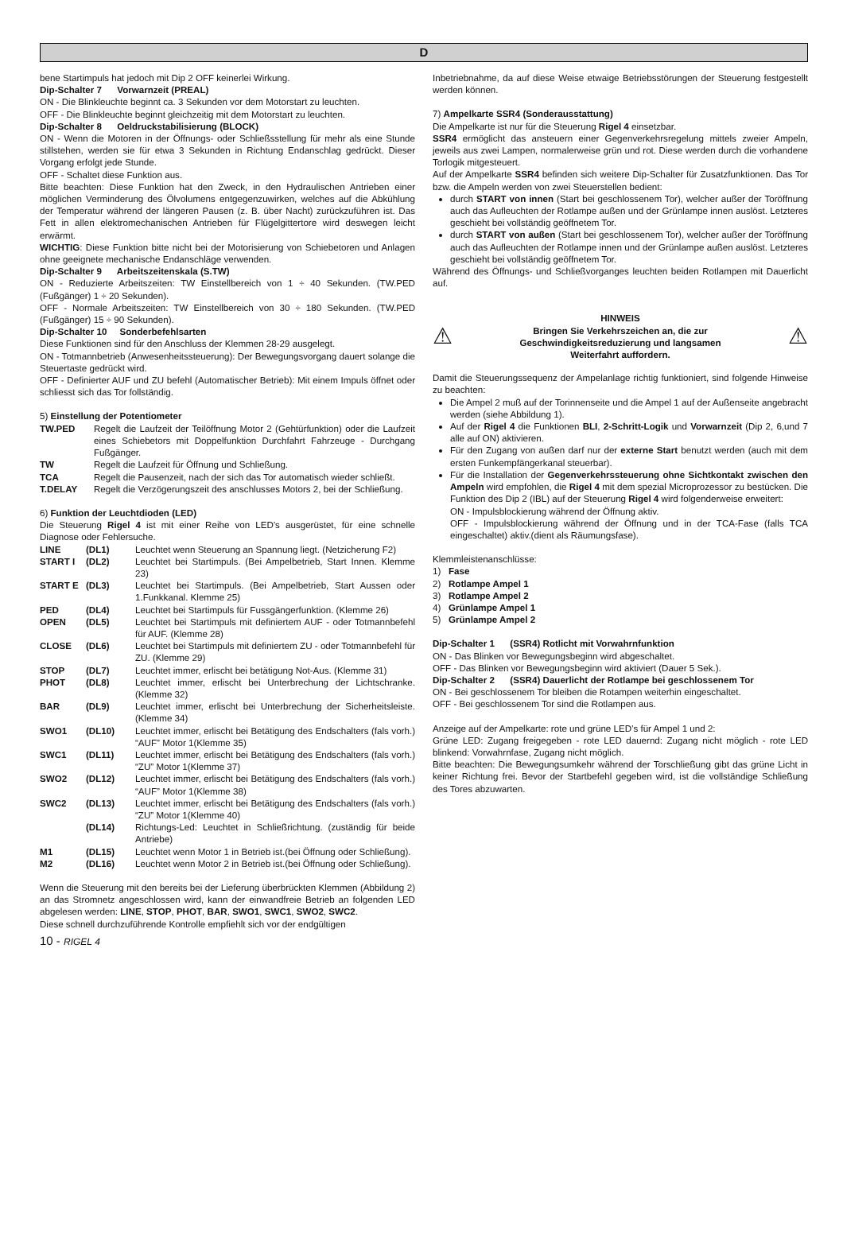D
bene Startimpuls hat jedoch mit Dip 2 OFF keinerlei Wirkung.
Dip-Schalter 7 Vorwarnzeit (PREAL)
ON - Die Blinkleuchte beginnt ca. 3 Sekunden vor dem Motorstart zu leuchten.
OFF - Die Blinkleuchte beginnt gleichzeitig mit dem Motorstart zu leuchten.
Dip-Schalter 8 Oeldruckstabilisierung (BLOCK)
ON - Wenn die Motoren in der Öffnungs- oder Schließsstellung für mehr als eine Stunde stillstehen, werden sie für etwa 3 Sekunden in Richtung Endanschlag gedrückt. Dieser Vorgang erfolgt jede Stunde.
OFF - Schaltet diese Funktion aus.
Bitte beachten: Diese Funktion hat den Zweck, in den Hydraulischen Antrieben einer möglichen Verminderung des Ölvolumens entgegenzuwirken, welches auf die Abkühlung der Temperatur während der längeren Pausen (z. B. über Nacht) zurückzuführen ist. Das Fett in allen elektromechanischen Antrieben für Flügelgittertore wird deswegen leicht erwärmt.
WICHTIG: Diese Funktion bitte nicht bei der Motorisierung von Schiebetoren und Anlagen ohne geeignete mechanische Endanschläge verwenden.
Dip-Schalter 9 Arbeitszeitenskala (S.TW)
ON - Reduzierte Arbeitszeiten: TW Einstellbereich von 1 ÷ 40 Sekunden. (TW.PED (Fußgänger) 1 ÷ 20 Sekunden).
OFF - Normale Arbeitszeiten: TW Einstellbereich von 30 ÷ 180 Sekunden. (TW.PED (Fußgänger) 15 ÷ 90 Sekunden).
Dip-Schalter 10 Sonderbefehlsarten
Diese Funktionen sind für den Anschluss der Klemmen 28-29 ausgelegt.
ON - Totmannbetrieb (Anwesenheitssteuerung): Der Bewegungsvorgang dauert solange die Steuertaste gedrückt wird.
OFF - Definierter AUF und ZU befehl (Automatischer Betrieb): Mit einem Impuls öffnet oder schliesst sich das Tor follständig.
5) Einstellung der Potentiometer
| TW.PED | Regelt die Laufzeit der Teilöffnung Motor 2 (Gehtürfunktion) oder die Laufzeit eines Schiebetors mit Doppelfunktion Durchfahrt Fahrzeuge - Durchgang Fußgänger. |
| TW | Regelt die Laufzeit für Öffnung und Schließung. |
| TCA | Regelt die Pausenzeit, nach der sich das Tor automatisch wieder schließt. |
| T.DELAY | Regelt die Verzögerungszeit des anschlusses Motors 2, bei der Schließung. |
6) Funktion der Leuchtdioden (LED)
Die Steuerung Rigel 4 ist mit einer Reihe von LED’s ausgerüstet, für eine schnelle Diagnose oder Fehlersuche.
| LINE | (DL1) | Leuchtet wenn Steuerung an Spannung liegt. (Netzicherung F2) |
| START I | (DL2) | Leuchtet bei Startimpuls. (Bei Ampelbetrieb, Start Innen. Klemme 23) |
| START E | (DL3) | Leuchtet bei Startimpuls. (Bei Ampelbetrieb, Start Aussen oder 1.Funkkanal. Klemme 25) |
| PED | (DL4) | Leuchtet bei Startimpuls für Fussgängerfunktion. (Klemme 26) |
| OPEN | (DL5) | Leuchtet bei Startimpuls mit definiertem AUF - oder Totmannbefehl für AUF. (Klemme 28) |
| CLOSE | (DL6) | Leuchtet bei Startimpuls mit definiertem ZU - oder Totmannbefehl für ZU. (Klemme 29) |
| STOP | (DL7) | Leuchtet immer, erlischt bei betätigung Not-Aus. (Klemme 31) |
| PHOT | (DL8) | Leuchtet immer, erlischt bei Unterbrechung der Lichtschranke. (Klemme 32) |
| BAR | (DL9) | Leuchtet immer, erlischt bei Unterbrechung der Sicherheitsleiste. (Klemme 34) |
| SWO1 | (DL10) | Leuchtet immer, erlischt bei Betätigung des Endschalters (fals vorh.) “AUF” Motor 1(Klemme 35) |
| SWC1 | (DL11) | Leuchtet immer, erlischt bei Betätigung des Endschalters (fals vorh.) “ZU” Motor 1(Klemme 37) |
| SWO2 | (DL12) | Leuchtet immer, erlischt bei Betätigung des Endschalters (fals vorh.) “AUF” Motor 1(Klemme 38) |
| SWC2 | (DL13) | Leuchtet immer, erlischt bei Betätigung des Endschalters (fals vorh.) “ZU” Motor 1(Klemme 40) |
| | (DL14) | Richtungs-Led: Leuchtet in Schließrichtung. (zuständig für beide Antriebe) |
| M1 | (DL15) | Leuchtet wenn Motor 1 in Betrieb ist.(bei Öffnung oder Schließung). |
| M2 | (DL16) | Leuchtet wenn Motor 2 in Betrieb ist.(bei Öffnung oder Schließung). |
Wenn die Steuerung mit den bereits bei der Lieferung überbrückten Klemmen (Abbildung 2) an das Stromnetz angeschlossen wird, kann der einwandfreie Betrieb an folgenden LED abgelesen werden: LINE, STOP, PHOT, BAR, SWO1, SWC1, SWO2, SWC2.
Diese schnell durchzuführende Kontrolle empfiehlt sich vor der endgültigen
Inbetriebnahme, da auf diese Weise etwaige Betriebsstörungen der Steuerung festgestellt werden können.
7) Ampelkarte SSR4 (Sonderausstattung)
Die Ampelkarte ist nur für die Steuerung Rigel 4 einsetzbar.
SSR4 ermöglicht das ansteuern einer Gegenverkehrsregelung mittels zweier Ampeln, jeweils aus zwei Lampen, normalerweise grün und rot. Diese werden durch die vorhandene Torlogik mitgesteuert.
Auf der Ampelkarte SSR4 befinden sich weitere Dip-Schalter für Zusatzfunktionen. Das Tor bzw. die Ampeln werden von zwei Steuerstellen bedient:
durch START von innen (Start bei geschlossenem Tor), welcher außer der Toröffnung auch das Aufleuchten der Rotlampe außen und der Grünlampe innen auslöst. Letzteres geschieht bei vollständig geöffnetem Tor.
durch START von außen (Start bei geschlossenem Tor), welcher außer der Toröffnung auch das Aufleuchten der Rotlampe innen und der Grünlampe außen auslöst. Letzteres geschieht bei vollständig geöffnetem Tor.
Während des Öffnungs- und Schließvorganges leuchten beiden Rotlampen mit Dauerlicht auf.
⚠
HINWEIS
Bringen Sie Verkehrszeichen an, die zur
Geschwindigkeitsreduzierung und langsamen
Weiterfahrt auffordern.
⚠
Damit die Steuerungssequenz der Ampelanlage richtig funktioniert, sind folgende Hinweise zu beachten:
Die Ampel 2 muß auf der Torinnenseite und die Ampel 1 auf der Außenseite angebracht werden (siehe Abbildung 1).
Auf der Rigel 4 die Funktionen BLI, 2-Schritt-Logik und Vorwarnzeit (Dip 2, 6,und 7 alle auf ON) aktivieren.
Für den Zugang von außen darf nur der externe Start benutzt werden (auch mit dem ersten Funkempfängerkanal steuerbar).
Für die Installation der Gegenverkehrssteuerung ohne Sichtkontakt zwischen den Ampeln wird empfohlen, die Rigel 4 mit dem spezial Microprozessor zu bestücken. Die Funktion des Dip 2 (IBL) auf der Steuerung Rigel 4 wird folgenderweise erweitert:
ON - Impulsblockierung während der Öffnung aktiv.
OFF - Impulsblockierung während der Öffnung und in der TCA-Fase (falls TCA eingeschaltet) aktiv.(dient als Räumungsfase).
Klemmleistenanschlüsse:
1) Fase
2) Rotlampe Ampel 1
3) Rotlampe Ampel 2
4) Grünlampe Ampel 1
5) Grünlampe Ampel 2
Dip-Schalter 1 (SSR4) Rotlicht mit Vorwahrnfunktion
ON - Das Blinken vor Bewegungsbeginn wird abgeschaltet.
OFF - Das Blinken vor Bewegungsbeginn wird aktiviert (Dauer 5 Sek.).
Dip-Schalter 2 (SSR4) Dauerlicht der Rotlampe bei geschlossenem Tor
ON - Bei geschlossenem Tor bleiben die Rotampen weiterhin eingeschaltet.
OFF - Bei geschlossenem Tor sind die Rotlampen aus.
Anzeige auf der Ampelkarte: rote und grüne LED’s für Ampel 1 und 2:
Grüne LED: Zugang freigegeben - rote LED dauernd: Zugang nicht möglich - rote LED blinkend: Vorwahrnfase, Zugang nicht möglich.
Bitte beachten: Die Bewegungsumkehr während der Torschließung gibt das grüne Licht in keiner Richtung frei. Bevor der Startbefehl gegeben wird, ist die vollständige Schließung des Tores abzuwarten.
10 - RIGEL 4